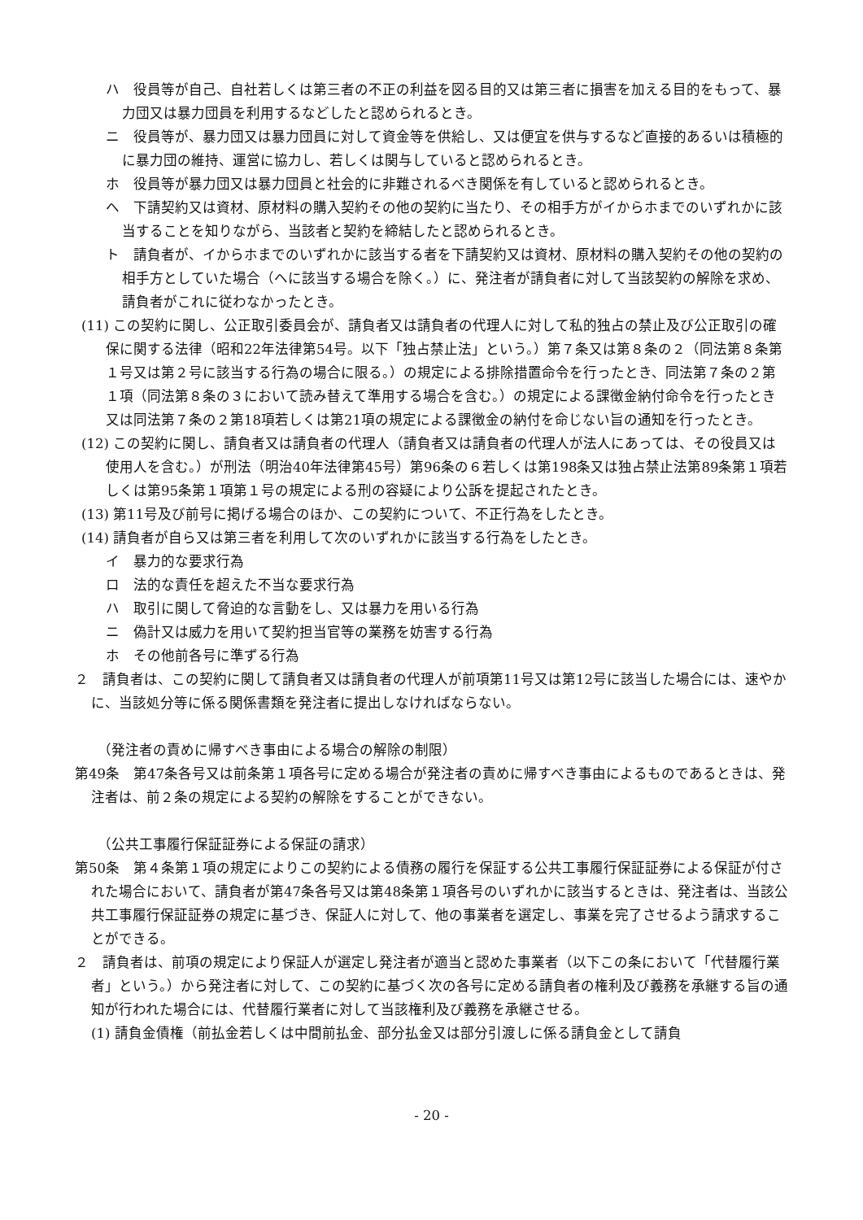ハ　役員等が自己、自社若しくは第三者の不正の利益を図る目的又は第三者に損害を加える目的をもって、暴力団又は暴力団員を利用するなどしたと認められるとき。
ニ　役員等が、暴力団又は暴力団員に対して資金等を供給し、又は便宜を供与するなど直接的あるいは積極的に暴力団の維持、運営に協力し、若しくは関与していると認められるとき。
ホ　役員等が暴力団又は暴力団員と社会的に非難されるべき関係を有していると認められるとき。
ヘ　下請契約又は資材、原材料の購入契約その他の契約に当たり、その相手方がイからホまでのいずれかに該当することを知りながら、当該者と契約を締結したと認められるとき。
ト　請負者が、イからホまでのいずれかに該当する者を下請契約又は資材、原材料の購入契約その他の契約の相手方としていた場合（ヘに該当する場合を除く。）に、発注者が請負者に対して当該契約の解除を求め、請負者がこれに従わなかったとき。
(11) この契約に関し、公正取引委員会が、請負者又は請負者の代理人に対して私的独占の禁止及び公正取引の確保に関する法律（昭和22年法律第54号。以下「独占禁止法」という。）第７条又は第８条の２（同法第８条第１号又は第２号に該当する行為の場合に限る。）の規定による排除措置命令を行ったとき、同法第７条の２第１項（同法第８条の３において読み替えて準用する場合を含む。）の規定による課徴金納付命令を行ったとき又は同法第７条の２第18項若しくは第21項の規定による課徴金の納付を命じない旨の通知を行ったとき。
(12) この契約に関し、請負者又は請負者の代理人（請負者又は請負者の代理人が法人にあっては、その役員又は使用人を含む。）が刑法（明治40年法律第45号）第96条の６若しくは第198条又は独占禁止法第89条第１項若しくは第95条第１項第１号の規定による刑の容疑により公訴を提起されたとき。
(13) 第11号及び前号に掲げる場合のほか、この契約について、不正行為をしたとき。
(14) 請負者が自ら又は第三者を利用して次のいずれかに該当する行為をしたとき。
イ　暴力的な要求行為
ロ　法的な責任を超えた不当な要求行為
ハ　取引に関して脅迫的な言動をし、又は暴力を用いる行為
ニ　偽計又は威力を用いて契約担当官等の業務を妨害する行為
ホ　その他前各号に準ずる行為
２　請負者は、この契約に関して請負者又は請負者の代理人が前項第11号又は第12号に該当した場合には、速やかに、当該処分等に係る関係書類を発注者に提出しなければならない。
（発注者の責めに帰すべき事由による場合の解除の制限）
第49条　第47条各号又は前条第１項各号に定める場合が発注者の責めに帰すべき事由によるものであるときは、発注者は、前２条の規定による契約の解除をすることができない。
（公共工事履行保証証券による保証の請求）
第50条　第４条第１項の規定によりこの契約による債務の履行を保証する公共工事履行保証証券による保証が付された場合において、請負者が第47条各号又は第48条第１項各号のいずれかに該当するときは、発注者は、当該公共工事履行保証証券の規定に基づき、保証人に対して、他の事業者を選定し、事業を完了させるよう請求することができる。
２　請負者は、前項の規定により保証人が選定し発注者が適当と認めた事業者（以下この条において「代替履行業者」という。）から発注者に対して、この契約に基づく次の各号に定める請負者の権利及び義務を承継する旨の通知が行われた場合には、代替履行業者に対して当該権利及び義務を承継させる。
(1) 請負金債権（前払金若しくは中間前払金、部分払金又は部分引渡しに係る請負金として請負
- 20 -